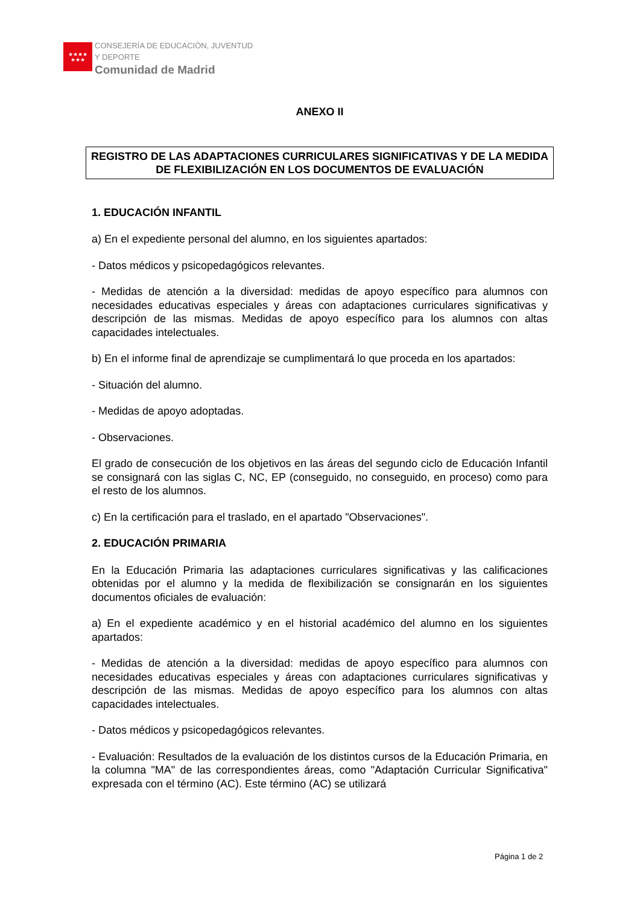★★★★
★★★
CONSEJERÍA DE EDUCACIÓN, JUVENTUD
Y DEPORTE
Comunidad de Madrid
ANEXO II
REGISTRO DE LAS ADAPTACIONES CURRICULARES SIGNIFICATIVAS Y DE LA MEDIDA DE FLEXIBILIZACIÓN EN LOS DOCUMENTOS DE EVALUACIÓN
1. EDUCACIÓN INFANTIL
a) En el expediente personal del alumno, en los siguientes apartados:
- Datos médicos y psicopedagógicos relevantes.
- Medidas de atención a la diversidad: medidas de apoyo específico para alumnos con necesidades educativas especiales y áreas con adaptaciones curriculares significativas y descripción de las mismas. Medidas de apoyo específico para los alumnos con altas capacidades intelectuales.
b) En el informe final de aprendizaje se cumplimentará lo que proceda en los apartados:
- Situación del alumno.
- Medidas de apoyo adoptadas.
- Observaciones.
El grado de consecución de los objetivos en las áreas del segundo ciclo de Educación Infantil se consignará con las siglas C, NC, EP (conseguido, no conseguido, en proceso) como para el resto de los alumnos.
c) En la certificación para el traslado, en el apartado "Observaciones".
2. EDUCACIÓN PRIMARIA
En la Educación Primaria las adaptaciones curriculares significativas y las calificaciones obtenidas por el alumno y la medida de flexibilización se consignarán en los siguientes documentos oficiales de evaluación:
a) En el expediente académico y en el historial académico del alumno en los siguientes apartados:
- Medidas de atención a la diversidad: medidas de apoyo específico para alumnos con necesidades educativas especiales y áreas con adaptaciones curriculares significativas y descripción de las mismas. Medidas de apoyo específico para los alumnos con altas capacidades intelectuales.
- Datos médicos y psicopedagógicos relevantes.
- Evaluación: Resultados de la evaluación de los distintos cursos de la Educación Primaria, en la columna "MA" de las correspondientes áreas, como "Adaptación Curricular Significativa" expresada con el término (AC). Este término (AC) se utilizará
Página 1 de 2